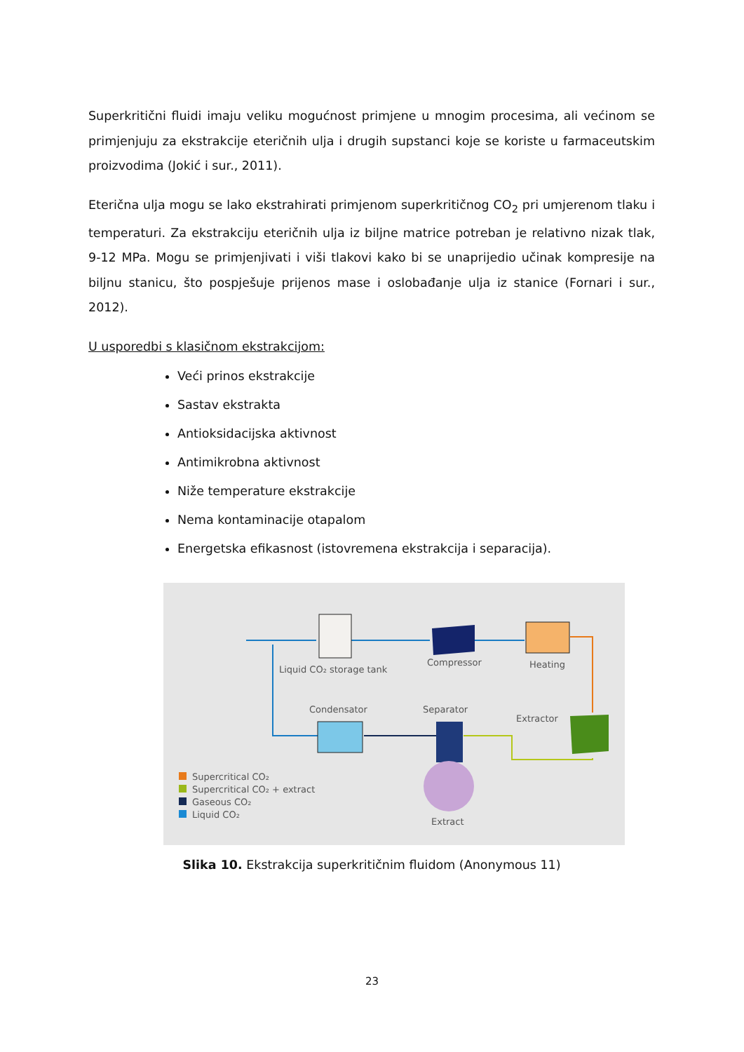Superkritični fluidi imaju veliku mogućnost primjene u mnogim procesima, ali većinom se primjenjuju za ekstrakcije eteričnih ulja i drugih supstanci koje se koriste u farmaceutskim proizvodima (Jokić i sur., 2011).
Eterična ulja mogu se lako ekstrahirati primjenom superkritičnog CO<sub>2</sub> pri umjerenom tlaku i temperaturi. Za ekstrakciju eteričnih ulja iz biljne matrice potreban je relativno nizak tlak, 9-12 MPa. Mogu se primjenjivati i viši tlakovi kako bi se unaprijedio učinak kompresije na biljnu stanicu, što pospješuje prijenos mase i oslobađanje ulja iz stanice (Fornari i sur., 2012).
U usporedbi s klasičnom ekstrakcijom:
Veći prinos ekstrakcije
Sastav ekstrakta
Antioksidacijska aktivnost
Antimikrobna aktivnost
Niže temperature ekstrakcije
Nema kontaminacije otapalom
Energetska efikasnost (istovremena ekstrakcija i separacija).
Liquid CO₂ storage tank
Compressor
Heating
Condensator
Separator
Extractor
Extract
Supercritical CO₂
Supercritical CO₂ + extract
Gaseous CO₂
Liquid CO₂
Slika 10. Ekstrakcija superkritičnim fluidom (Anonymous 11)
23